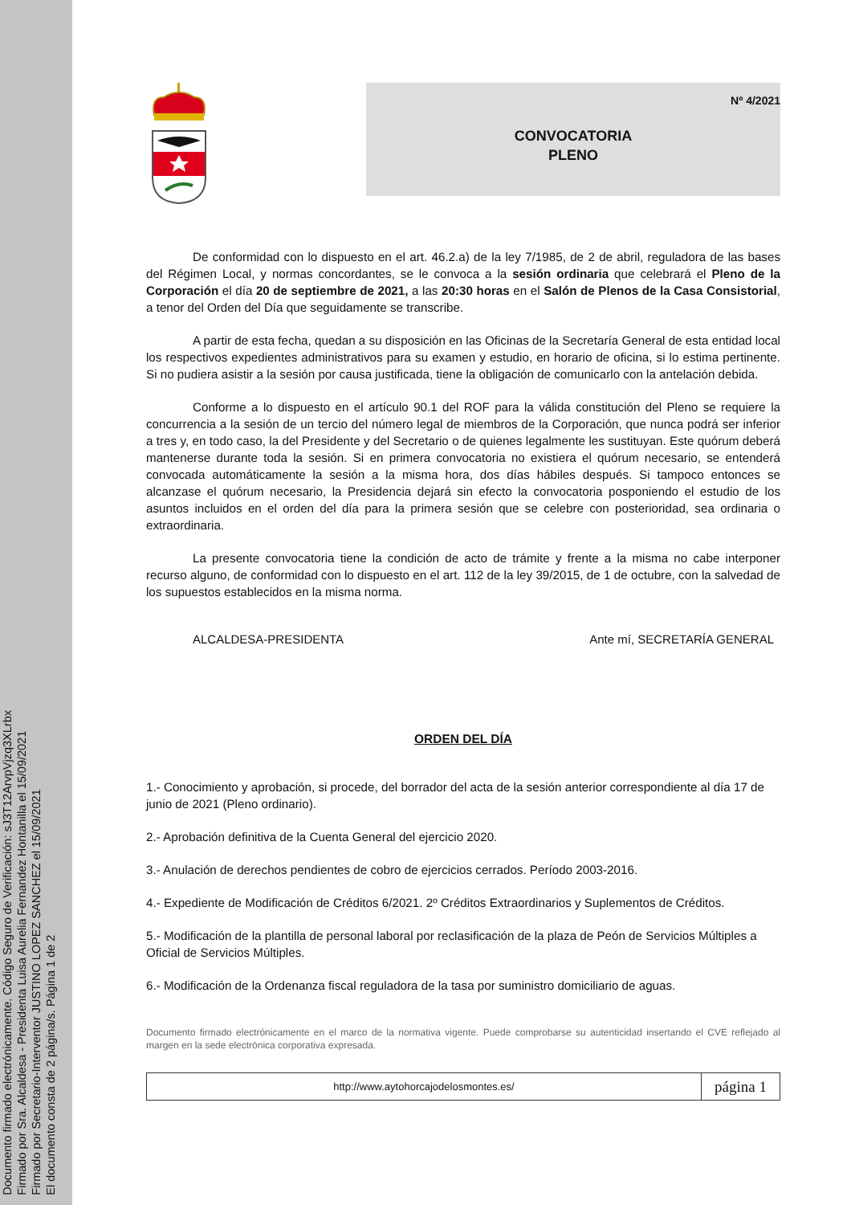Documento firmado electrónicamente. Código Seguro de Verificación: sJ3T12ArvpVjzq3XLrbx
Firmado por Sra. Alcaldesa - Presidenta Luisa Aurelia Fernandez Hontanilla el 15/09/2021
Firmado por Secretario-Interventor JUSTINO LOPEZ SANCHEZ el 15/09/2021
El documento consta de 2 página/s. Página 1 de 2
Nº 4/2021
CONVOCATORIA
PLENO
De conformidad con lo dispuesto en el art. 46.2.a) de la ley 7/1985, de 2 de abril, reguladora de las bases del Régimen Local, y normas concordantes, se le convoca a la sesión ordinaria que celebrará el Pleno de la Corporación el día 20 de septiembre de 2021, a las 20:30 horas en el Salón de Plenos de la Casa Consistorial, a tenor del Orden del Día que seguidamente se transcribe.
A partir de esta fecha, quedan a su disposición en las Oficinas de la Secretaría General de esta entidad local los respectivos expedientes administrativos para su examen y estudio, en horario de oficina, si lo estima pertinente. Si no pudiera asistir a la sesión por causa justificada, tiene la obligación de comunicarlo con la antelación debida.
Conforme a lo dispuesto en el artículo 90.1 del ROF para la válida constitución del Pleno se requiere la concurrencia a la sesión de un tercio del número legal de miembros de la Corporación, que nunca podrá ser inferior a tres y, en todo caso, la del Presidente y del Secretario o de quienes legalmente les sustituyan. Este quórum deberá mantenerse durante toda la sesión. Si en primera convocatoria no existiera el quórum necesario, se entenderá convocada automáticamente la sesión a la misma hora, dos días hábiles después. Si tampoco entonces se alcanzase el quórum necesario, la Presidencia dejará sin efecto la convocatoria posponiendo el estudio de los asuntos incluidos en el orden del día para la primera sesión que se celebre con posterioridad, sea ordinaria o extraordinaria.
La presente convocatoria tiene la condición de acto de trámite y frente a la misma no cabe interponer recurso alguno, de conformidad con lo dispuesto en el art. 112 de la ley 39/2015, de 1 de octubre, con la salvedad de los supuestos establecidos en la misma norma.
ALCALDESA-PRESIDENTA Ante mí, SECRETARÍA GENERAL
ORDEN DEL DÍA
1.- Conocimiento y aprobación, si procede, del borrador del acta de la sesión anterior correspondiente al día 17 de junio de 2021 (Pleno ordinario).
2.- Aprobación definitiva de la Cuenta General del ejercicio 2020.
3.- Anulación de derechos pendientes de cobro de ejercicios cerrados. Período 2003-2016.
4.- Expediente de Modificación de Créditos 6/2021. 2º Créditos Extraordinarios y Suplementos de Créditos.
5.- Modificación de la plantilla de personal laboral por reclasificación de la plaza de Peón de Servicios Múltiples a Oficial de Servicios Múltiples.
6.- Modificación de la Ordenanza fiscal reguladora de la tasa por suministro domiciliario de aguas.
Documento firmado electrónicamente en el marco de la normativa vigente. Puede comprobarse su autenticidad insertando el CVE reflejado al margen en la sede electrónica corporativa expresada.
http://www.aytohorcajodelosmontes.es/
página 1